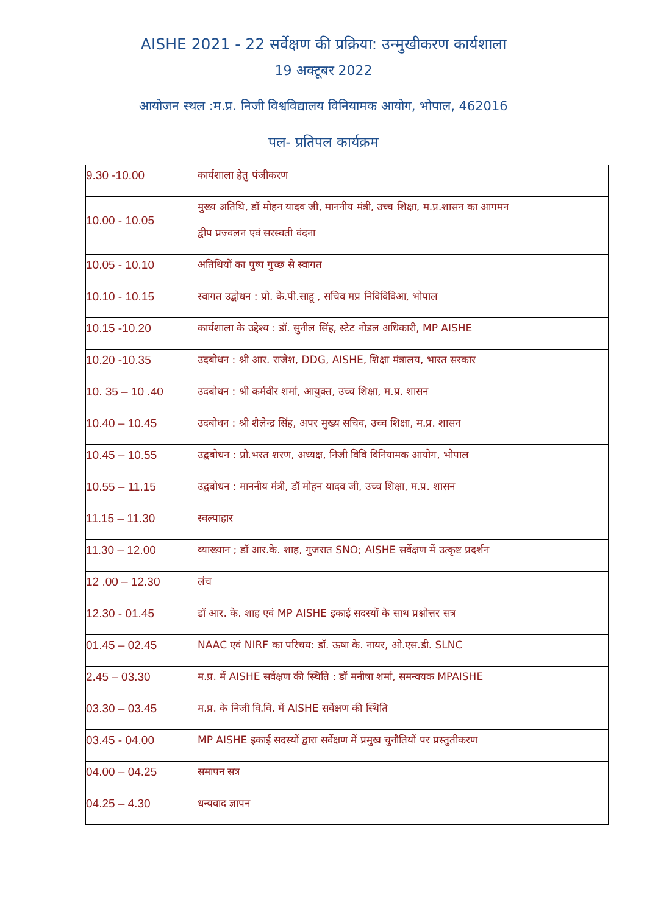AISHE 2021 - 22 सर्वेक्षण की प्रक्रिया: उन्मुखीकरण कार्यशाला
19 अक्टूबर 2022
आयोजन स्थल :म.प्र. निजी विश्वविद्यालय विनियामक आयोग, भोपाल, 462016
पल- प्रतिपल कार्यक्रम
| 9.30 -10.00 | कार्यशाला हेतु पंजीकरण |
| 10.00 - 10.05 | मुख्य अतिथि, डॉ मोहन यादव जी, माननीय मंत्री, उच्च शिक्षा, म.प्र.शासन का आगमन द्वीप प्रज्वलन एवं सरस्वती वंदना |
| 10.05 - 10.10 | अतिथियों का पुष्प गुच्छ से स्वागत |
| 10.10 - 10.15 | स्वागत उद्बोधन : प्रो. के.पी.साहू , सचिव मप्र निविविविआ, भोपाल |
| 10.15 -10.20 | कार्यशाला के उद्देश्य : डॉ. सुनील सिंह, स्टेट नोडल अधिकारी, MP AISHE |
| 10.20 -10.35 | उदबोधन : श्री आर. राजेश, DDG, AISHE, शिक्षा मंत्रालय, भारत सरकार |
| 10. 35 – 10 .40 | उदबोधन : श्री कर्मवीर शर्मा, आयुक्त, उच्च शिक्षा, म.प्र. शासन |
| 10.40 – 10.45 | उदबोधन : श्री शैलेन्द्र सिंह, अपर मुख्य सचिव, उच्च शिक्षा, म.प्र. शासन |
| 10.45 – 10.55 | उद्बबोधन : प्रो.भरत शरण, अध्यक्ष, निजी विवि विनियामक आयोग, भोपाल |
| 10.55 – 11.15 | उद्बबोधन : माननीय मंत्री, डॉ मोहन यादव जी, उच्च शिक्षा, म.प्र. शासन |
| 11.15 – 11.30 | स्वल्पाहार |
| 11.30 – 12.00 | व्याख्यान ; डॉ आर.के. शाह, गुजरात SNO; AISHE सर्वेक्षण में उत्कृष्ट प्रदर्शन |
| 12 .00 – 12.30 | लंच |
| 12.30 - 01.45 | डॉ आर. के. शाह एवं MP AISHE इकाई सदस्यों के साथ प्रश्नोत्तर सत्र |
| 01.45 – 02.45 | NAAC एवं NIRF का परिचय: डॉ. ऊषा के. नायर, ओ.एस.डी. SLNC |
| 2.45 – 03.30 | म.प्र. में AISHE सर्वेक्षण की स्थिति : डॉ मनीषा शर्मा, समन्वयक MPAISHE |
| 03.30 – 03.45 | म.प्र. के निजी वि.वि. में AISHE सर्वेक्षण की स्थिति |
| 03.45 - 04.00 | MP AISHE इकाई सदस्यों द्वारा सर्वेक्षण में प्रमुख चुनौतियों पर प्रस्तुतीकरण |
| 04.00 – 04.25 | समापन सत्र |
| 04.25 – 4.30 | धन्यवाद ज्ञापन |